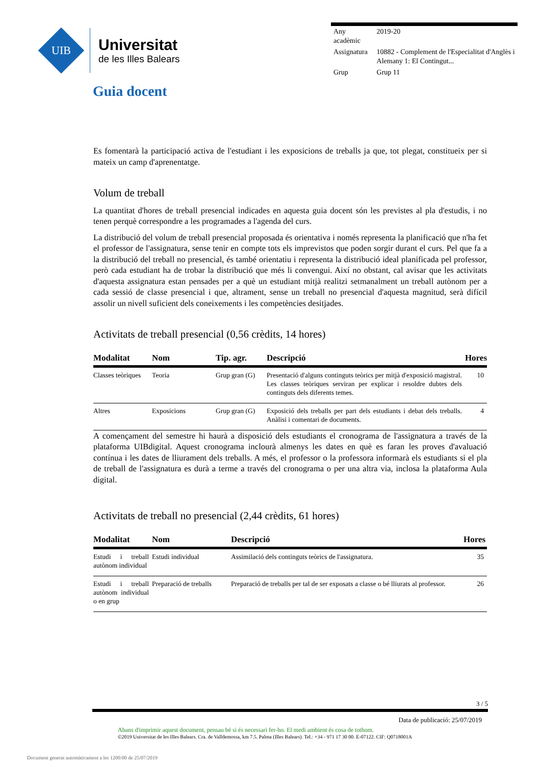UIB
Universitat
de les Illes Balears
| Any acadèmic | 2019-20 |
| Assignatura | 10882 - Complement de l'Especialitat d'Anglès i Alemany 1: El Contingut... |
| Grup | Grup 11 |
Guia docent
Es fomentarà la participació activa de l'estudiant i les exposicions de treballs ja que, tot plegat, constitueix per si mateix un camp d'aprenentatge.
Volum de treball
La quantitat d'hores de treball presencial indicades en aquesta guia docent són les previstes al pla d'estudis, i no tenen perquè correspondre a les programades a l'agenda del curs.
La distribució del volum de treball presencial proposada és orientativa i només representa la planificació que n'ha fet el professor de l'assignatura, sense tenir en compte tots els imprevistos que poden sorgir durant el curs. Pel que fa a la distribució del treball no presencial, és també orientatiu i representa la distribució ideal planificada pel professor, però cada estudiant ha de trobar la distribució que més li convengui. Així no obstant, cal avisar que les activitats d'aquesta assignatura estan pensades per a què un estudiant mitjà realitzi setmanalment un treball autònom per a cada sessió de classe presencial i que, altrament, sense un treball no presencial d'aquesta magnitud, serà difícil assolir un nivell suficient dels coneixements i les competències desitjades.
Activitats de treball presencial (0,56 crèdits, 14 hores)
| Modalitat | Nom | Tip. agr. | Descripció | Hores |
| --- | --- | --- | --- | --- |
| Classes teòriques | Teoria | Grup gran (G) | Presentació d'alguns continguts teòrics per mitjà d'exposició magistral. Les classes teòriques serviran per explicar i resoldre dubtes dels continguts dels diferents temes. | 10 |
| Altres | Exposicions | Grup gran (G) | Exposició dels treballs per part dels estudiants i debat dels treballs. Anàlisi i comentari de documents. | 4 |
A començament del semestre hi haurà a disposició dels estudiants el cronograma de l'assignatura a través de la plataforma UIBdigital. Aquest cronograma inclourà almenys les dates en què es faran les proves d'avaluació contínua i les dates de lliurament dels treballs. A més, el professor o la professora informarà els estudiants si el pla de treball de l'assignatura es durà a terme a través del cronograma o per una altra via, inclosa la plataforma Aula digital.
Activitats de treball no presencial (2,44 crèdits, 61 hores)
| Modalitat | Nom | Descripció | Hores |
| --- | --- | --- | --- |
| Estudi i treball autònom individual | Estudi individual | Assimilació dels continguts teòrics de l'assignatura. | 35 |
| Estudi i treball autònom individual o en grup | Preparació de treballs | Preparació de treballs per tal de ser exposats a classe o bé lliurats al professor. | 26 |
3 / 5
Data de publicació: 25/07/2019
Abans d'imprimir aquest document, pensau bé si és necessari fer-ho. El medi ambient és cosa de tothom.
©2019 Universitat de les Illes Balears. Cra. de Valldemossa, km 7.5. Palma (Illes Balears). Tel.: +34 - 971 17 30 00. E-07122. CIF: Q0718001A
Document generat automàticament a les 1200:00 de 25/07/2019